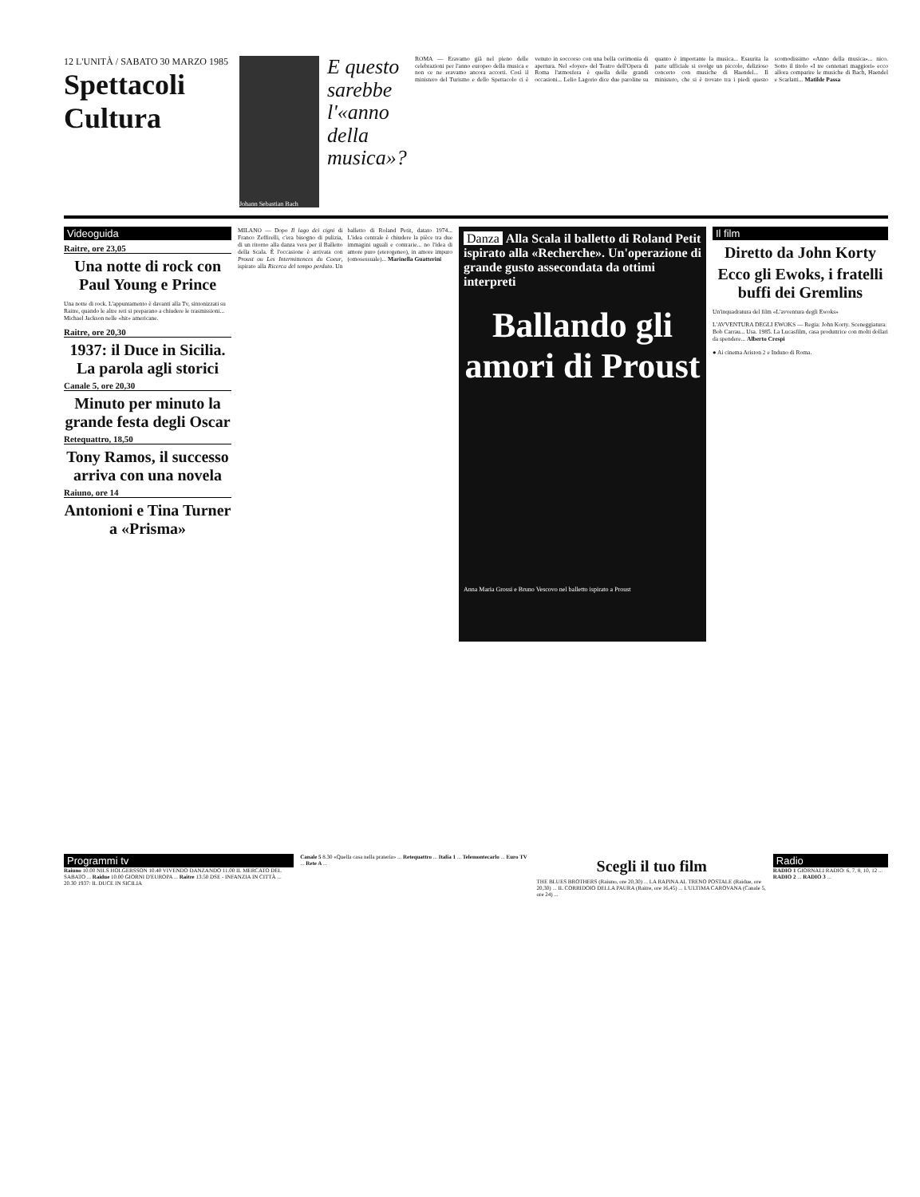12 L'UNITÀ / SABATO 30 MARZO 1985
Spettacoli Cultura
Johann Sebastian Bach
E questo sarebbe l'«anno della musica»?
ROMA — Eravamo già nel pieno delle celebrazioni per l'anno europeo della musica e non ce ne eravamo ancora accorti. Così il ministero del Turismo e dello Spettacolo ci è venuto in soccorso con una bella cerimonia di apertura. Nel «foyer» del Teatro dell'Opera di Roma l'atmosfera è quella delle grandi occasioni... Lelio Lagorio dice due paroline su quanto è importante la musica... Esaurita la parte ufficiale si svolge un piccolo, delizioso concerto con musiche di Haendel... Il ministero, che si è trovato tra i piedi questo scomodissimo «Anno della musica»... nico. Sotto il titolo «I tre centenari maggiori» ecco allora comparire le musiche di Bach, Haendel e Scarlatti... Matilde Passa
Videoguida
Raitre, ore 23,05
Una notte di rock con Paul Young e Prince
Una notte di rock. L'appuntamento è davanti alla Tv, sintonizzati su Raitre, quando le altre reti si preparano a chiudere le trasmissioni... Michael Jackson nelle «hit» americane.
Raitre, ore 20,30
1937: il Duce in Sicilia. La parola agli storici
Canale 5, ore 20,30
Minuto per minuto la grande festa degli Oscar
Retequattro, 18,50
Tony Ramos, il successo arriva con una novela
Raiuno, ore 14
Antonioni e Tina Turner a «Prisma»
MILANO — Dopo Il lago dei cigni di Franco Zeffirelli, c'era bisogno di pulizia, di un ritorno alla danza vera per il Balletto della Scala. È l'occasione è arrivata con Proust ou Les Intermittences du Coeur, ispirato alla Ricerca del tempo perduto. Un balletto di Roland Petit, datato 1974... L'idea centrale è chiudere la pièce tra due immagini uguali e contrarie... no l'idea di amore puro (eterogeneo), in amore impuro (omosessuale)... Marinella Guatterini
Danza Alla Scala il balletto di Roland Petit ispirato alla «Recherche». Un'operazione di grande gusto assecondata da ottimi interpreti
Ballando gli amori di Proust
Anna Maria Grossi e Bruno Vescovo nel balletto ispirato a Proust
Il film
Diretto da John Korty
Ecco gli Ewoks, i fratelli buffi dei Gremlins
Un'inquadratura del film «L'avventura degli Ewoks»
L'AVVENTURA DEGLI EWOKS — Regia: John Korty. Sceneggiatura: Bob Carrau... Usa. 1985. La Lucasfilm, casa produttrice con molti dollari da spendere... Alberto Crespi
● Ai cinema Ariston 2 e Indu­no di Roma.
Programmi tv
Raiuno 10.00 NILS HOLGERSSON 10.40 VIVENDO DANZANDO 11.00 IL MERCATO DEL SABATO ... Raidue 10.00 GIORNI D'EUROPA ... Raitre 13.50 DSE - INFANZIA IN CITTÀ ... 20.30 1937: IL DUCE IN SICILIA
Canale 5 8.30 «Quella casa nella prateria» ... Retequattro ... Italia 1 ... Telemontecarlo ... Euro TV ... Rete A ...
Scegli il tuo film
THE BLUES BROTHERS (Raiuno, ore 20,30) ... LA RAPINA AL TRENO POSTALE (Raidue, ore 20,30) ... IL CORRIDOIO DELLA PAURA (Raitre, ore 16,45) ... L'ULTIMA CAROVANA (Canale 5, ore 24) ...
Radio
RADIO 1 GIORNALI RADIO: 6, 7, 8, 10, 12 ... RADIO 2 ... RADIO 3 ...